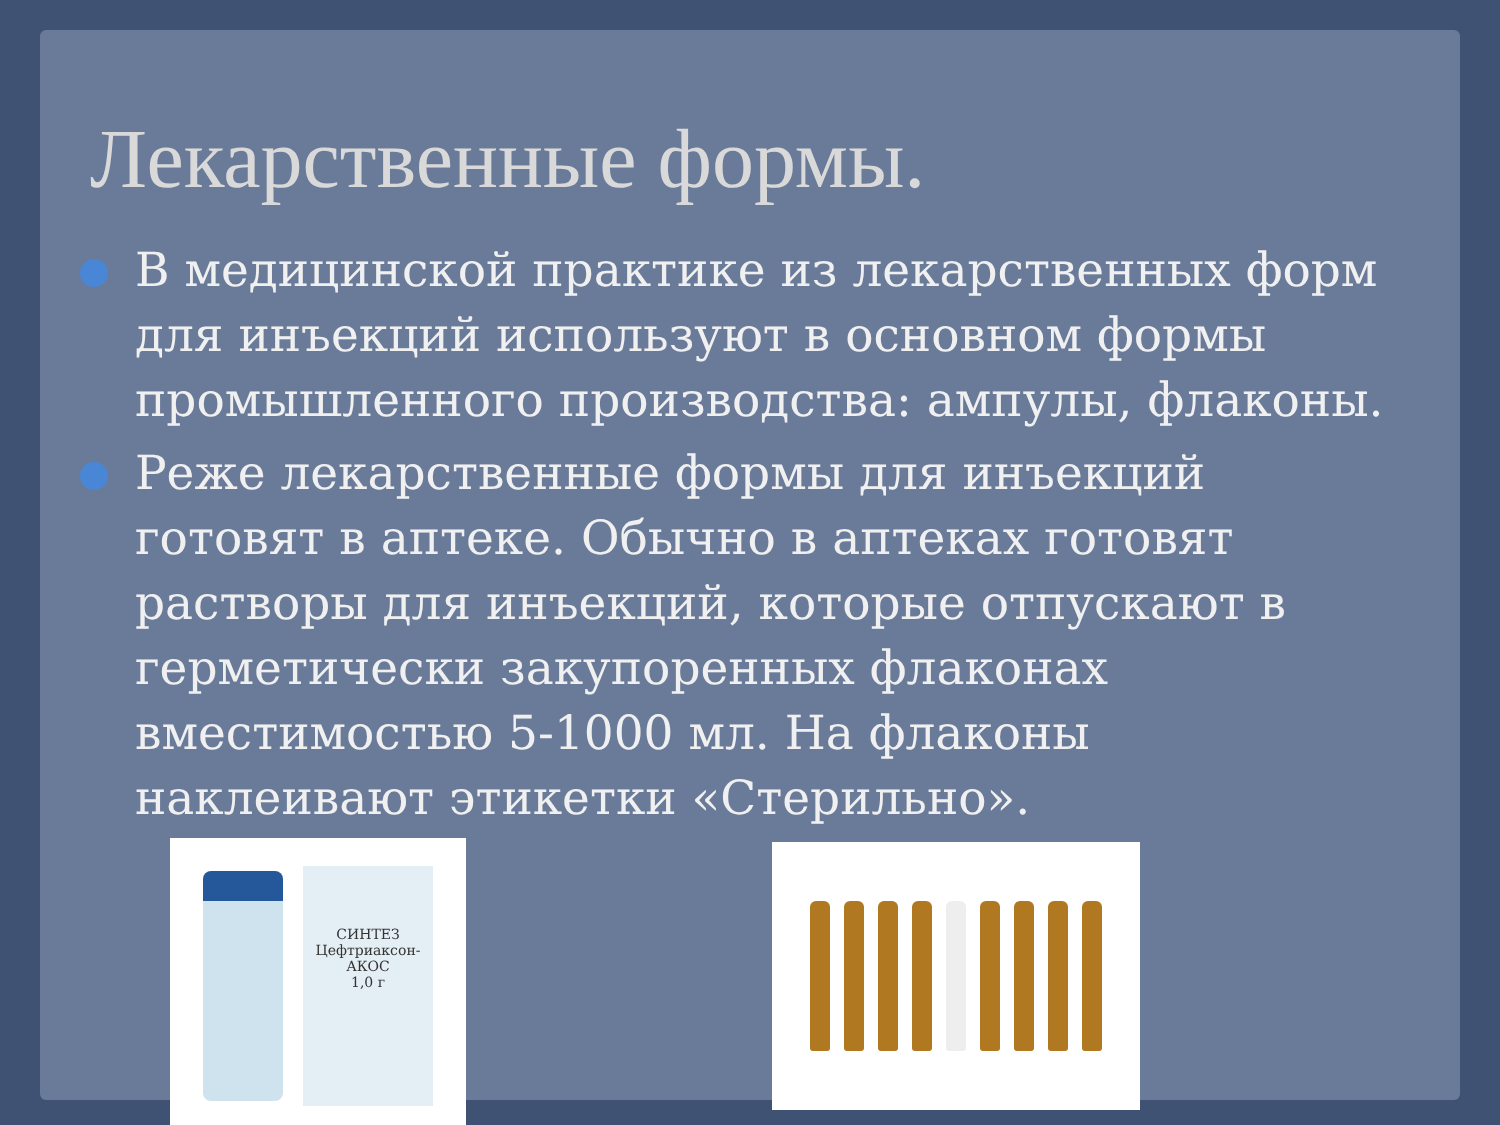Лекарственные формы.
В медицинской практике из лекарственных форм для инъекций используют в основном формы промышленного производства: ампулы, флаконы.
Реже лекарственные формы для инъекций готовят в аптеке. Обычно в аптеках готовят растворы для инъекций, которые отпускают в герметически закупоренных флаконах вместимостью 5-1000 мл. На флаконы наклеивают этикетки «Стерильно».
СИНТЕЗ
Цефтриаксон-АКОС
1,0 г